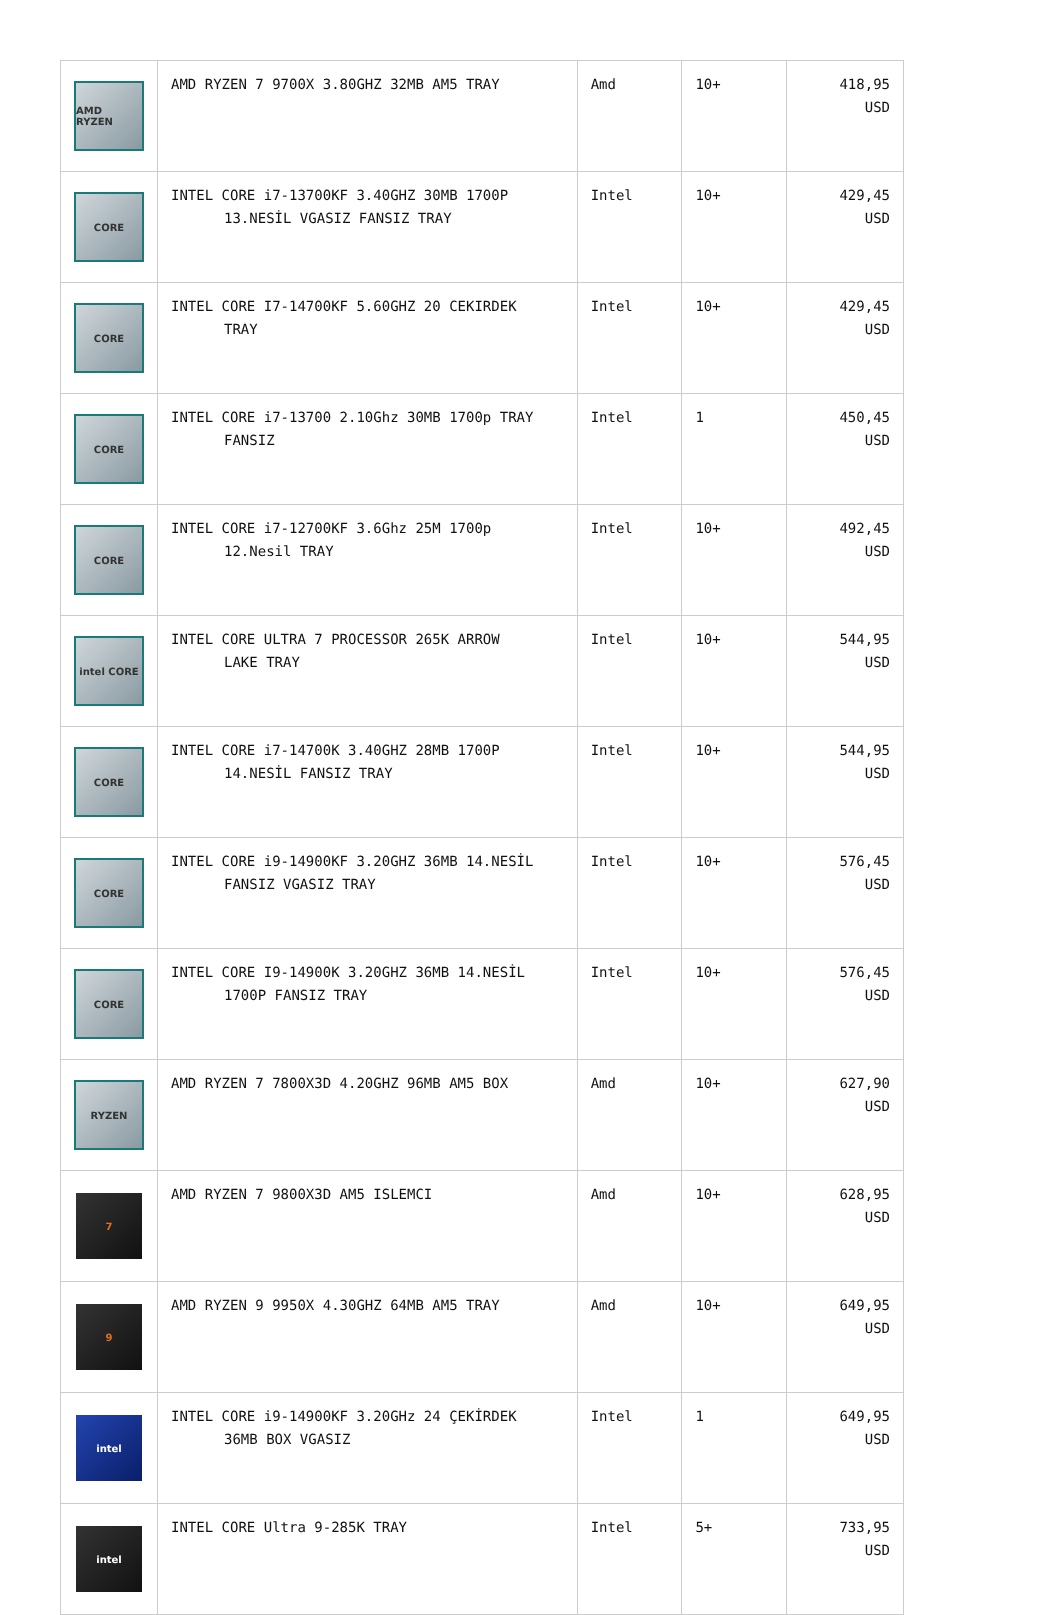| AMD RYZEN | AMD RYZEN 7 9700X 3.80GHZ 32MB AM5 TRAY | Amd | 10+ | 418,95 USD |
| CORE | INTEL CORE i7-13700KF 3.40GHZ 30MB 1700P 13.NESİL VGASIZ FANSIZ TRAY | Intel | 10+ | 429,45 USD |
| CORE | INTEL CORE I7-14700KF 5.60GHZ 20 CEKIRDEK TRAY | Intel | 10+ | 429,45 USD |
| CORE | INTEL CORE i7-13700 2.10Ghz 30MB 1700p TRAY FANSIZ | Intel | 1 | 450,45 USD |
| CORE | INTEL CORE i7-12700KF 3.6Ghz 25M 1700p 12.Nesil TRAY | Intel | 10+ | 492,45 USD |
| intel CORE | INTEL CORE ULTRA 7 PROCESSOR 265K ARROW LAKE TRAY | Intel | 10+ | 544,95 USD |
| CORE | INTEL CORE i7-14700K 3.40GHZ 28MB 1700P 14.NESİL FANSIZ TRAY | Intel | 10+ | 544,95 USD |
| CORE | INTEL CORE i9-14900KF 3.20GHZ 36MB 14.NESİL FANSIZ VGASIZ TRAY | Intel | 10+ | 576,45 USD |
| CORE | INTEL CORE I9-14900K 3.20GHZ 36MB 14.NESİL 1700P FANSIZ TRAY | Intel | 10+ | 576,45 USD |
| RYZEN | AMD RYZEN 7 7800X3D 4.20GHZ 96MB AM5 BOX | Amd | 10+ | 627,90 USD |
| 7 | AMD RYZEN 7 9800X3D AM5 ISLEMCI | Amd | 10+ | 628,95 USD |
| 9 | AMD RYZEN 9 9950X 4.30GHZ 64MB AM5 TRAY | Amd | 10+ | 649,95 USD |
| intel | INTEL CORE i9-14900KF 3.20GHz 24 ÇEKİRDEK 36MB BOX VGASIZ | Intel | 1 | 649,95 USD |
| intel | INTEL CORE Ultra 9-285K TRAY | Intel | 5+ | 733,95 USD |